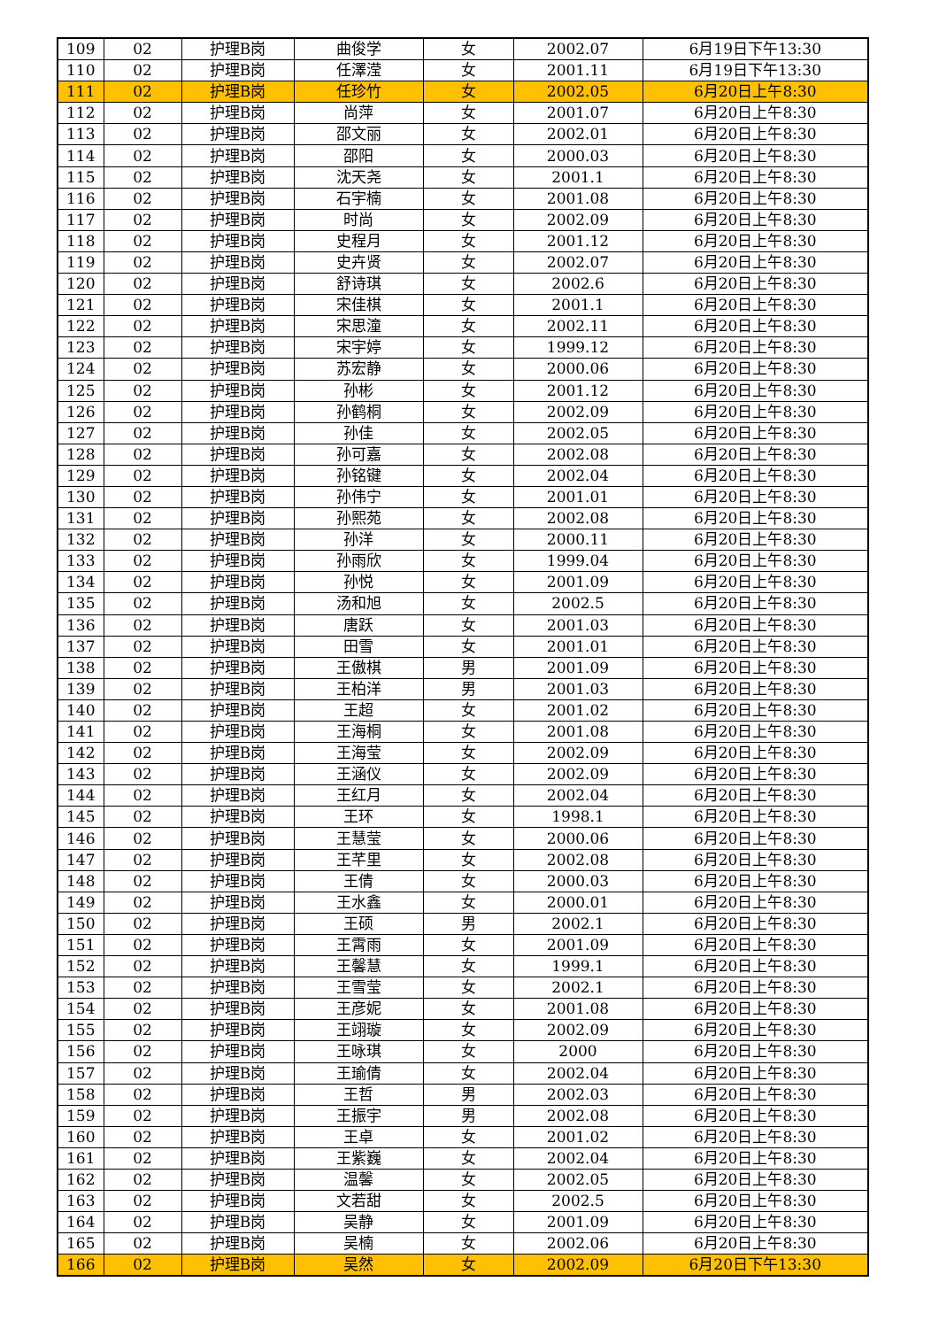| 109 | 02 | 护理B岗 | 曲俊学 | 女 | 2002.07 | 6月19日下午13:30 |
| 110 | 02 | 护理B岗 | 任澤滢 | 女 | 2001.11 | 6月19日下午13:30 |
| 111 | 02 | 护理B岗 | 任珍竹 | 女 | 2002.05 | 6月20日上午8:30 |
| 112 | 02 | 护理B岗 | 尚萍 | 女 | 2001.07 | 6月20日上午8:30 |
| 113 | 02 | 护理B岗 | 邵文丽 | 女 | 2002.01 | 6月20日上午8:30 |
| 114 | 02 | 护理B岗 | 邵阳 | 女 | 2000.03 | 6月20日上午8:30 |
| 115 | 02 | 护理B岗 | 沈天尧 | 女 | 2001.1 | 6月20日上午8:30 |
| 116 | 02 | 护理B岗 | 石宇楠 | 女 | 2001.08 | 6月20日上午8:30 |
| 117 | 02 | 护理B岗 | 时尚 | 女 | 2002.09 | 6月20日上午8:30 |
| 118 | 02 | 护理B岗 | 史程月 | 女 | 2001.12 | 6月20日上午8:30 |
| 119 | 02 | 护理B岗 | 史卉贤 | 女 | 2002.07 | 6月20日上午8:30 |
| 120 | 02 | 护理B岗 | 舒诗琪 | 女 | 2002.6 | 6月20日上午8:30 |
| 121 | 02 | 护理B岗 | 宋佳棋 | 女 | 2001.1 | 6月20日上午8:30 |
| 122 | 02 | 护理B岗 | 宋思潼 | 女 | 2002.11 | 6月20日上午8:30 |
| 123 | 02 | 护理B岗 | 宋宇婷 | 女 | 1999.12 | 6月20日上午8:30 |
| 124 | 02 | 护理B岗 | 苏宏静 | 女 | 2000.06 | 6月20日上午8:30 |
| 125 | 02 | 护理B岗 | 孙彬 | 女 | 2001.12 | 6月20日上午8:30 |
| 126 | 02 | 护理B岗 | 孙鹤桐 | 女 | 2002.09 | 6月20日上午8:30 |
| 127 | 02 | 护理B岗 | 孙佳 | 女 | 2002.05 | 6月20日上午8:30 |
| 128 | 02 | 护理B岗 | 孙可嘉 | 女 | 2002.08 | 6月20日上午8:30 |
| 129 | 02 | 护理B岗 | 孙铭键 | 女 | 2002.04 | 6月20日上午8:30 |
| 130 | 02 | 护理B岗 | 孙伟宁 | 女 | 2001.01 | 6月20日上午8:30 |
| 131 | 02 | 护理B岗 | 孙熙苑 | 女 | 2002.08 | 6月20日上午8:30 |
| 132 | 02 | 护理B岗 | 孙洋 | 女 | 2000.11 | 6月20日上午8:30 |
| 133 | 02 | 护理B岗 | 孙雨欣 | 女 | 1999.04 | 6月20日上午8:30 |
| 134 | 02 | 护理B岗 | 孙悦 | 女 | 2001.09 | 6月20日上午8:30 |
| 135 | 02 | 护理B岗 | 汤和旭 | 女 | 2002.5 | 6月20日上午8:30 |
| 136 | 02 | 护理B岗 | 唐跃 | 女 | 2001.03 | 6月20日上午8:30 |
| 137 | 02 | 护理B岗 | 田雪 | 女 | 2001.01 | 6月20日上午8:30 |
| 138 | 02 | 护理B岗 | 王傲棋 | 男 | 2001.09 | 6月20日上午8:30 |
| 139 | 02 | 护理B岗 | 王柏洋 | 男 | 2001.03 | 6月20日上午8:30 |
| 140 | 02 | 护理B岗 | 王超 | 女 | 2001.02 | 6月20日上午8:30 |
| 141 | 02 | 护理B岗 | 王海桐 | 女 | 2001.08 | 6月20日上午8:30 |
| 142 | 02 | 护理B岗 | 王海莹 | 女 | 2002.09 | 6月20日上午8:30 |
| 143 | 02 | 护理B岗 | 王涵仪 | 女 | 2002.09 | 6月20日上午8:30 |
| 144 | 02 | 护理B岗 | 王红月 | 女 | 2002.04 | 6月20日上午8:30 |
| 145 | 02 | 护理B岗 | 王环 | 女 | 1998.1 | 6月20日上午8:30 |
| 146 | 02 | 护理B岗 | 王慧莹 | 女 | 2000.06 | 6月20日上午8:30 |
| 147 | 02 | 护理B岗 | 王芊里 | 女 | 2002.08 | 6月20日上午8:30 |
| 148 | 02 | 护理B岗 | 王倩 | 女 | 2000.03 | 6月20日上午8:30 |
| 149 | 02 | 护理B岗 | 王水鑫 | 女 | 2000.01 | 6月20日上午8:30 |
| 150 | 02 | 护理B岗 | 王硕 | 男 | 2002.1 | 6月20日上午8:30 |
| 151 | 02 | 护理B岗 | 王霄雨 | 女 | 2001.09 | 6月20日上午8:30 |
| 152 | 02 | 护理B岗 | 王馨慧 | 女 | 1999.1 | 6月20日上午8:30 |
| 153 | 02 | 护理B岗 | 王雪莹 | 女 | 2002.1 | 6月20日上午8:30 |
| 154 | 02 | 护理B岗 | 王彦妮 | 女 | 2001.08 | 6月20日上午8:30 |
| 155 | 02 | 护理B岗 | 王翊璇 | 女 | 2002.09 | 6月20日上午8:30 |
| 156 | 02 | 护理B岗 | 王咏琪 | 女 | 2000 | 6月20日上午8:30 |
| 157 | 02 | 护理B岗 | 王瑜倩 | 女 | 2002.04 | 6月20日上午8:30 |
| 158 | 02 | 护理B岗 | 王哲 | 男 | 2002.03 | 6月20日上午8:30 |
| 159 | 02 | 护理B岗 | 王振宇 | 男 | 2002.08 | 6月20日上午8:30 |
| 160 | 02 | 护理B岗 | 王卓 | 女 | 2001.02 | 6月20日上午8:30 |
| 161 | 02 | 护理B岗 | 王紫巍 | 女 | 2002.04 | 6月20日上午8:30 |
| 162 | 02 | 护理B岗 | 温馨 | 女 | 2002.05 | 6月20日上午8:30 |
| 163 | 02 | 护理B岗 | 文若甜 | 女 | 2002.5 | 6月20日上午8:30 |
| 164 | 02 | 护理B岗 | 吴静 | 女 | 2001.09 | 6月20日上午8:30 |
| 165 | 02 | 护理B岗 | 吴楠 | 女 | 2002.06 | 6月20日上午8:30 |
| 166 | 02 | 护理B岗 | 吴然 | 女 | 2002.09 | 6月20日下午13:30 |